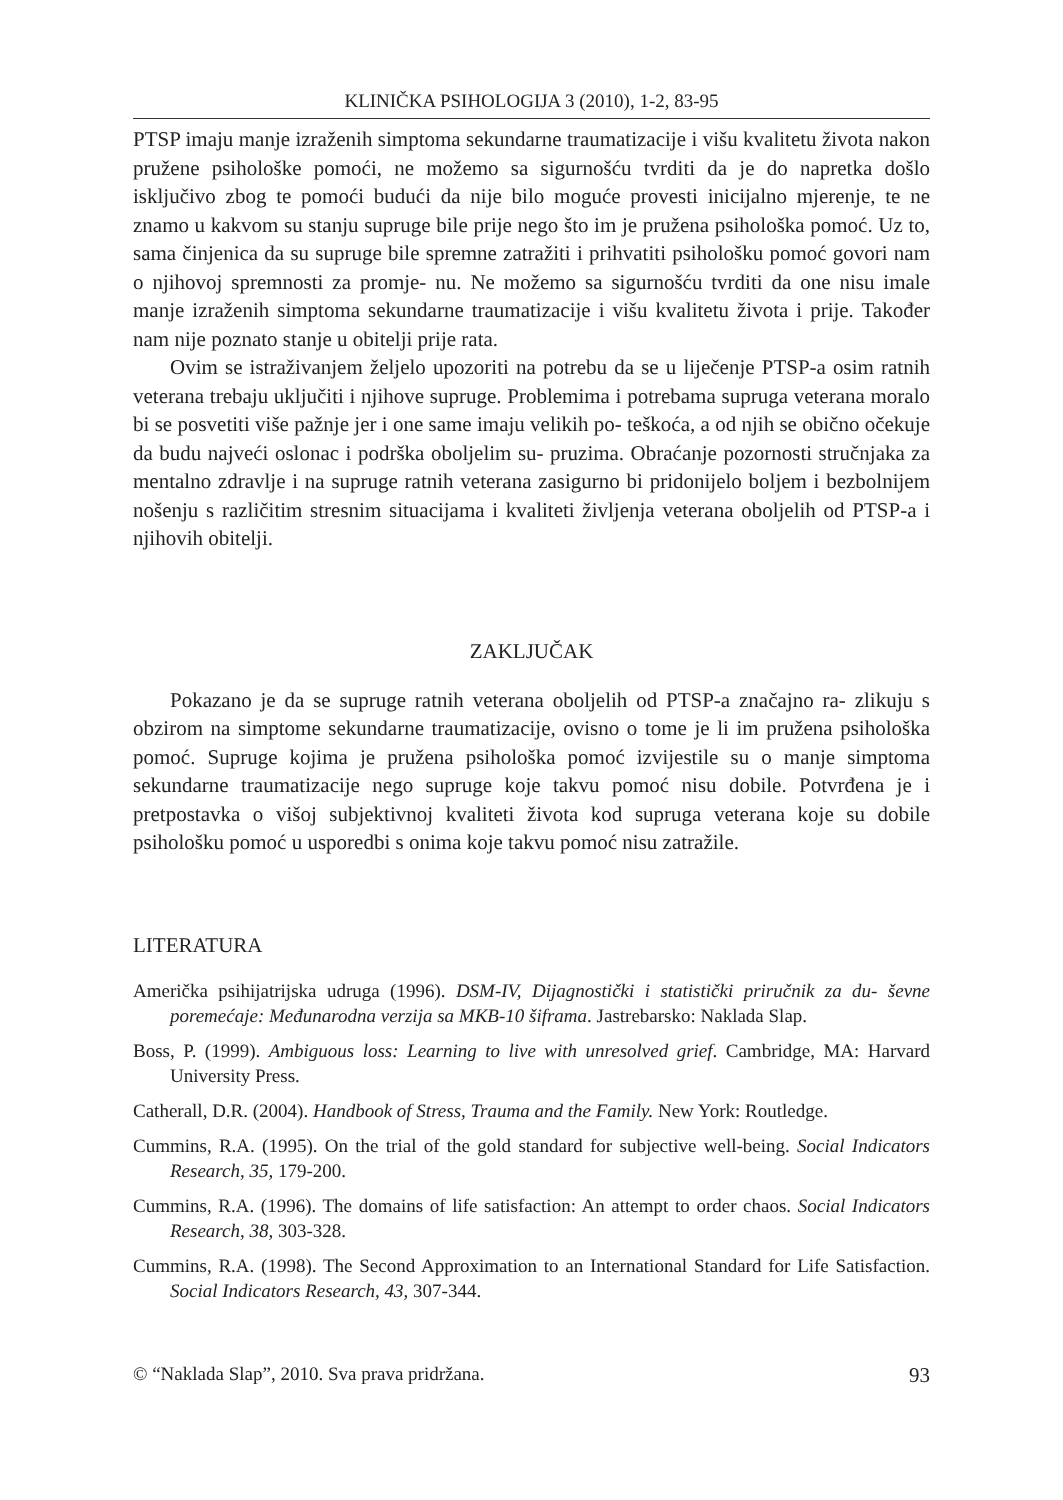KLINIČKA PSIHOLOGIJA 3 (2010), 1-2, 83-95
PTSP imaju manje izraženih simptoma sekundarne traumatizacije i višu kvalitetu života nakon pružene psihološke pomoći, ne možemo sa sigurnošću tvrditi da je do napretka došlo isključivo zbog te pomoći budući da nije bilo moguće provesti inicijalno mjerenje, te ne znamo u kakvom su stanju supruge bile prije nego što im je pružena psihološka pomoć. Uz to, sama činjenica da su supruge bile spremne zatražiti i prihvatiti psihološku pomoć govori nam o njihovoj spremnosti za promje- nu. Ne možemo sa sigurnošću tvrditi da one nisu imale manje izraženih simptoma sekundarne traumatizacije i višu kvalitetu života i prije. Također nam nije poznato stanje u obitelji prije rata.
Ovim se istraživanjem željelo upozoriti na potrebu da se u liječenje PTSP-a osim ratnih veterana trebaju uključiti i njihove supruge. Problemima i potrebama supruga veterana moralo bi se posvetiti više pažnje jer i one same imaju velikih po- teškoća, a od njih se obično očekuje da budu najveći oslonac i podrška oboljelim su- pruzima. Obraćanje pozornosti stručnjaka za mentalno zdravlje i na supruge ratnih veterana zasigurno bi pridonijelo boljem i bezbolnijem nošenju s različitim stresnim situacijama i kvaliteti življenja veterana oboljelih od PTSP-a i njihovih obitelji.
ZAKLJUČAK
Pokazano je da se supruge ratnih veterana oboljelih od PTSP-a značajno ra- zlikuju s obzirom na simptome sekundarne traumatizacije, ovisno o tome je li im pružena psihološka pomoć. Supruge kojima je pružena psihološka pomoć izvijestile su o manje simptoma sekundarne traumatizacije nego supruge koje takvu pomoć nisu dobile. Potvrđena je i pretpostavka o višoj subjektivnoj kvaliteti života kod supruga veterana koje su dobile psihološku pomoć u usporedbi s onima koje takvu pomoć nisu zatražile.
LITERATURA
Američka psihijatrijska udruga (1996). DSM-IV, Dijagnostički i statistički priručnik za du- ševne poremećaje: Međunarodna verzija sa MKB-10 šiframa. Jastrebarsko: Naklada Slap.
Boss, P. (1999). Ambiguous loss: Learning to live with unresolved grief. Cambridge, MA: Harvard University Press.
Catherall, D.R. (2004). Handbook of Stress, Trauma and the Family. New York: Routledge.
Cummins, R.A. (1995). On the trial of the gold standard for subjective well-being. Social Indicators Research, 35, 179-200.
Cummins, R.A. (1996). The domains of life satisfaction: An attempt to order chaos. Social Indicators Research, 38, 303-328.
Cummins, R.A. (1998). The Second Approximation to an International Standard for Life Satisfaction. Social Indicators Research, 43, 307-344.
© “Naklada Slap”, 2010. Sva prava pridržana. 93